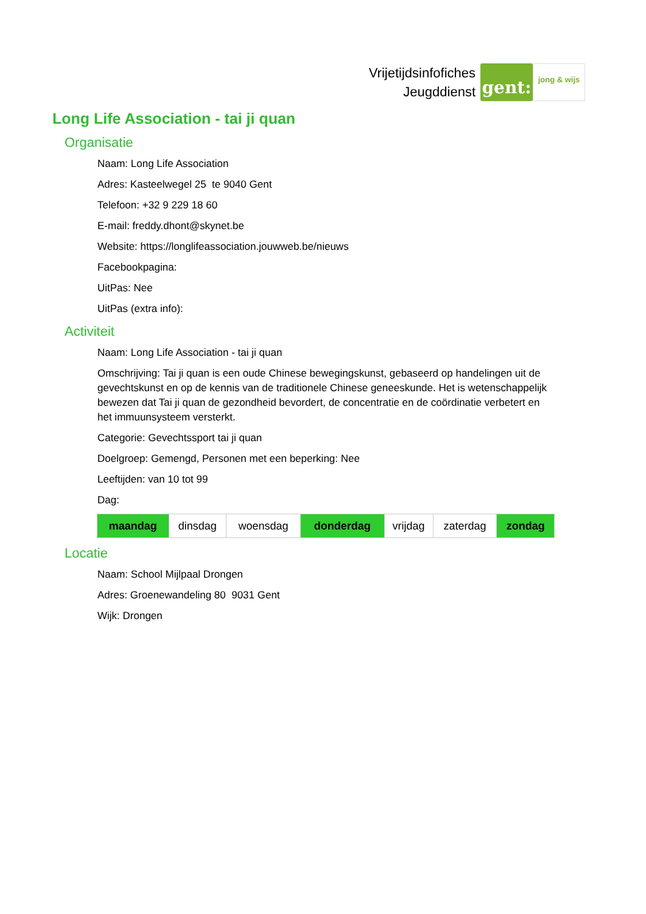Vrijetijdsinfofiches
Jeugddienst
gent:
jong & wijs
Long Life Association - tai ji quan
Organisatie
Naam: Long Life Association
Adres: Kasteelwegel 25 te 9040 Gent
Telefoon: +32 9 229 18 60
E-mail: freddy.dhont@skynet.be
Website: https://longlifeassociation.jouwweb.be/nieuws
Facebookpagina:
UitPas: Nee
UitPas (extra info):
Activiteit
Naam: Long Life Association - tai ji quan
Omschrijving: Tai ji quan is een oude Chinese bewegingskunst, gebaseerd op handelingen uit de gevechtskunst en op de kennis van de traditionele Chinese geneeskunde. Het is wetenschappelijk bewezen dat Tai ji quan de gezondheid bevordert, de concentratie en de coördinatie verbetert en het immuunsysteem versterkt.
Categorie: Gevechtssport tai ji quan
Doelgroep: Gemengd, Personen met een beperking: Nee
Leeftijden: van 10 tot 99
Dag:
| maandag | dinsdag | woensdag | donderdag | vrijdag | zaterdag | zondag |
Locatie
Naam: School Mijlpaal Drongen
Adres: Groenewandeling 80 9031 Gent
Wijk: Drongen